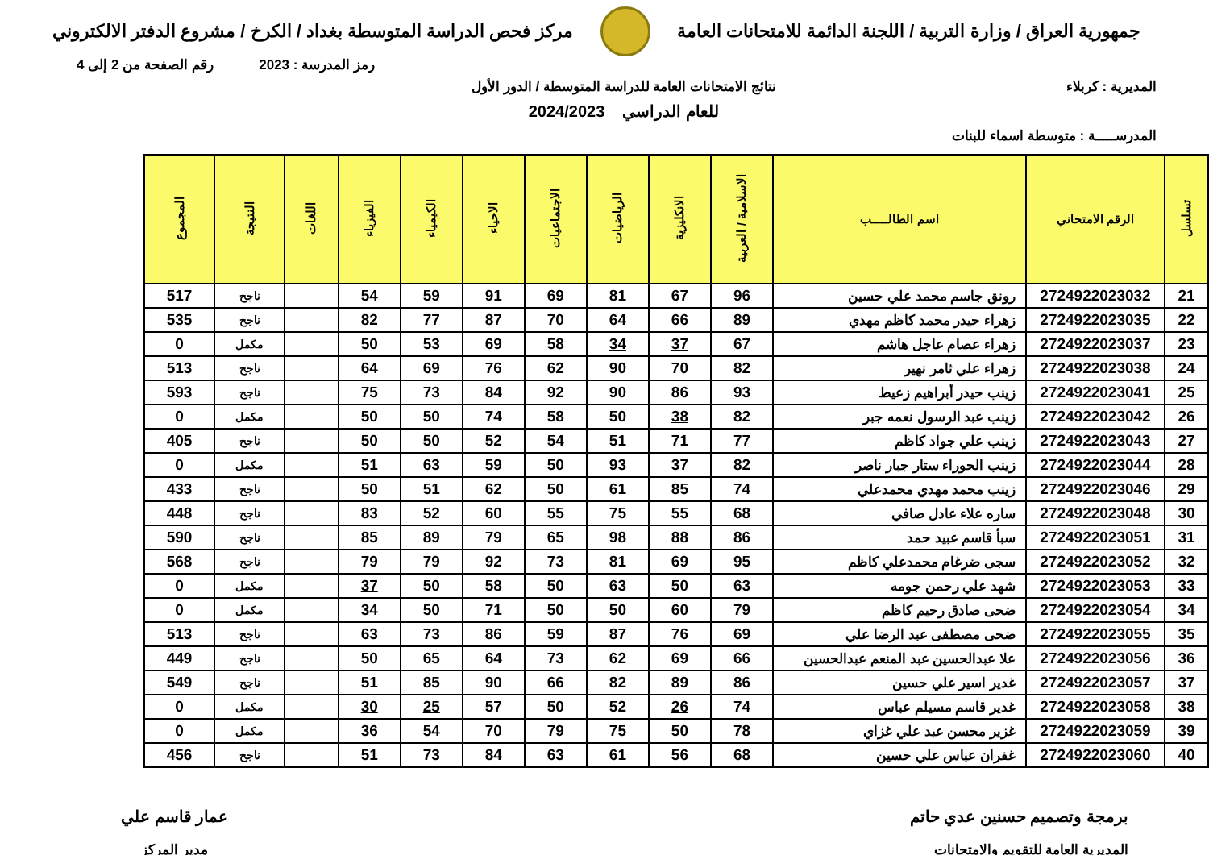جمهورية العراق / وزارة التربية / اللجنة الدائمة للامتحانات العامة
مركز فحص الدراسة المتوسطة بغداد / الكرخ / مشروع الدفتر الالكتروني
رمز المدرسة : 2023 رقم الصفحة من 2 إلى 4
المديرية : كربلاء نتائج الامتحانات العامة للدراسة المتوسطة / الدور الأول
للعام الدراسي 2024/2023
المدرســـــة : متوسطة اسماء للبنات
| تسلسل | الرقم الامتحاني | اسم الطالـــــب | الاسلامية / العربية | الانكليزية | الرياضيات | الاجتماعيات | الاحياء | الكيمياء | الفيزياء | اللغات | النتيجة | المجموع |
| --- | --- | --- | --- | --- | --- | --- | --- | --- | --- | --- | --- | --- |
| 21 | 2724922023032 | رونق جاسم محمد علي حسين | 96 | 67 | 81 | 69 | 91 | 59 | 54 | | ناجح | 517 |
| 22 | 2724922023035 | زهراء حيدر محمد كاظم مهدي | 89 | 66 | 64 | 70 | 87 | 77 | 82 | | ناجح | 535 |
| 23 | 2724922023037 | زهراء عصام عاجل هاشم | 67 | 37 | 34 | 58 | 69 | 53 | 50 | | مكمل | 0 |
| 24 | 2724922023038 | زهراء علي ثامر نهير | 82 | 70 | 90 | 62 | 76 | 69 | 64 | | ناجح | 513 |
| 25 | 2724922023041 | زينب حيدر أبراهيم زعيط | 93 | 86 | 90 | 92 | 84 | 73 | 75 | | ناجح | 593 |
| 26 | 2724922023042 | زينب عبد الرسول نعمه جبر | 82 | 38 | 50 | 58 | 74 | 50 | 50 | | مكمل | 0 |
| 27 | 2724922023043 | زينب علي جواد كاظم | 77 | 71 | 51 | 54 | 52 | 50 | 50 | | ناجح | 405 |
| 28 | 2724922023044 | زينب الحوراء ستار جبار ناصر | 82 | 37 | 93 | 50 | 59 | 63 | 51 | | مكمل | 0 |
| 29 | 2724922023046 | زينب محمد مهدي محمدعلي | 74 | 85 | 61 | 50 | 62 | 51 | 50 | | ناجح | 433 |
| 30 | 2724922023048 | ساره علاء عادل صافي | 68 | 55 | 75 | 55 | 60 | 52 | 83 | | ناجح | 448 |
| 31 | 2724922023051 | سبأ قاسم عبيد حمد | 86 | 88 | 98 | 65 | 79 | 89 | 85 | | ناجح | 590 |
| 32 | 2724922023052 | سجى ضرغام محمدعلي كاظم | 95 | 69 | 81 | 73 | 92 | 79 | 79 | | ناجح | 568 |
| 33 | 2724922023053 | شهد علي رحمن جومه | 63 | 50 | 63 | 50 | 58 | 50 | 37 | | مكمل | 0 |
| 34 | 2724922023054 | ضحى صادق رحيم كاظم | 79 | 60 | 50 | 50 | 71 | 50 | 34 | | مكمل | 0 |
| 35 | 2724922023055 | ضحى مصطفى عبد الرضا علي | 69 | 76 | 87 | 59 | 86 | 73 | 63 | | ناجح | 513 |
| 36 | 2724922023056 | علا عبدالحسين عبد المنعم عبدالحسين | 66 | 69 | 62 | 73 | 64 | 65 | 50 | | ناجح | 449 |
| 37 | 2724922023057 | غدير اسير علي حسين | 86 | 89 | 82 | 66 | 90 | 85 | 51 | | ناجح | 549 |
| 38 | 2724922023058 | غدير قاسم مسيلم عباس | 74 | 26 | 52 | 50 | 57 | 25 | 30 | | مكمل | 0 |
| 39 | 2724922023059 | غزير محسن عبد علي غزاي | 78 | 50 | 75 | 79 | 70 | 54 | 36 | | مكمل | 0 |
| 40 | 2724922023060 | غفران عباس علي حسين | 68 | 56 | 61 | 63 | 84 | 73 | 51 | | ناجح | 456 |
برمجة وتصميم حسنين عدي حاتم
المديرية العامة للتقويم والامتحانات
عمار قاسم علي
مدير المركز